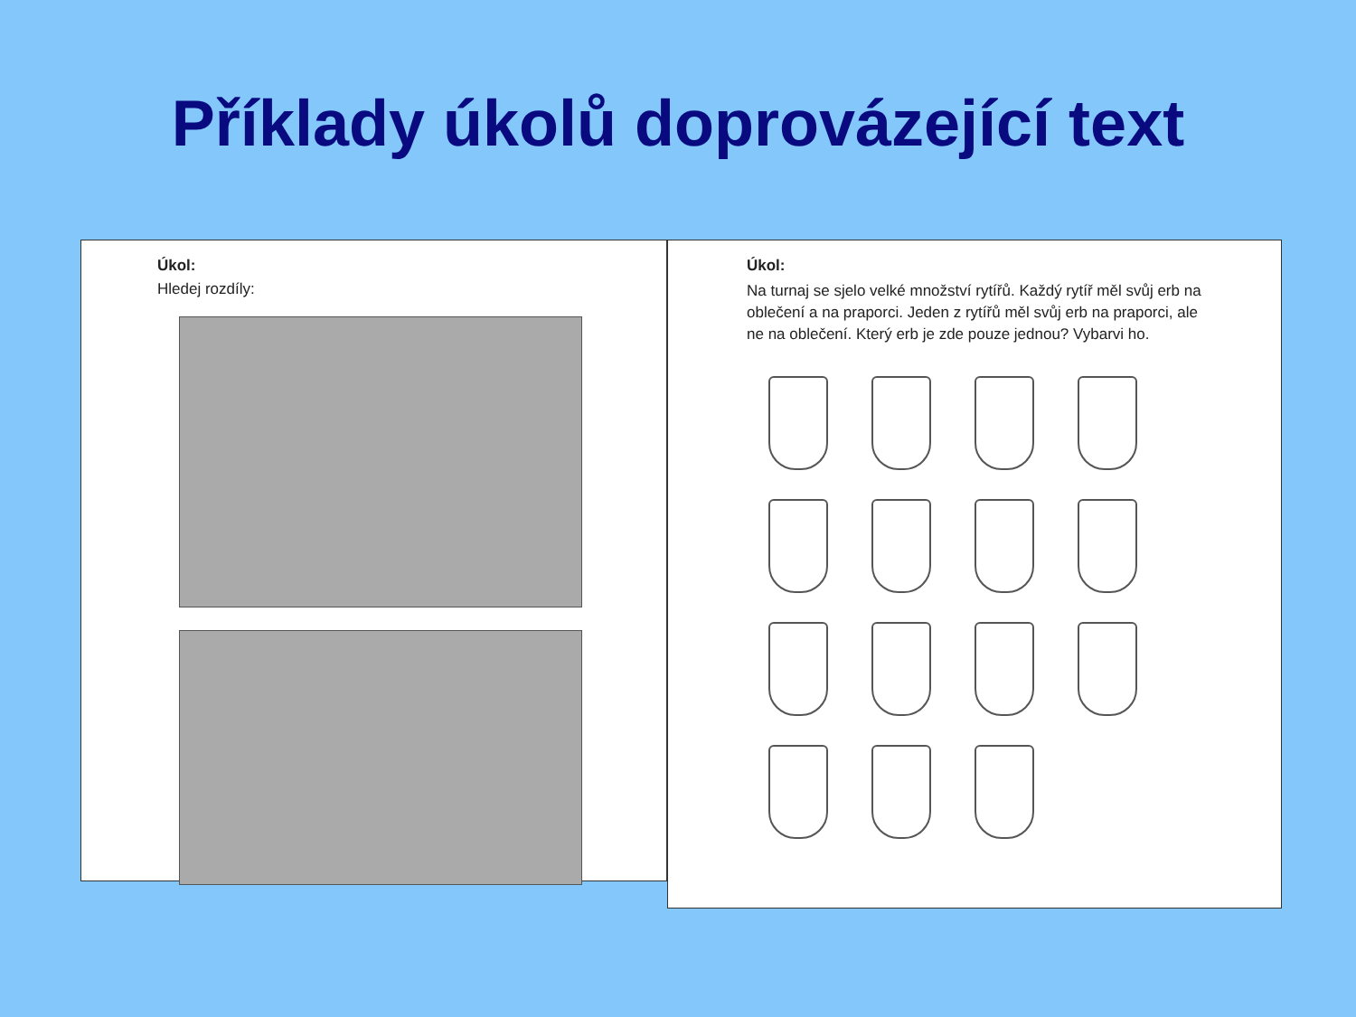Příklady úkolů doprovázející text
Úkol:
Hledej rozdíly:
Úkol:
Na turnaj se sjelo velké množství rytířů. Každý rytíř měl svůj erb na oblečení a na praporci. Jeden z rytířů měl svůj erb na praporci, ale ne na oblečení. Který erb je zde pouze jednou? Vybarvi ho.